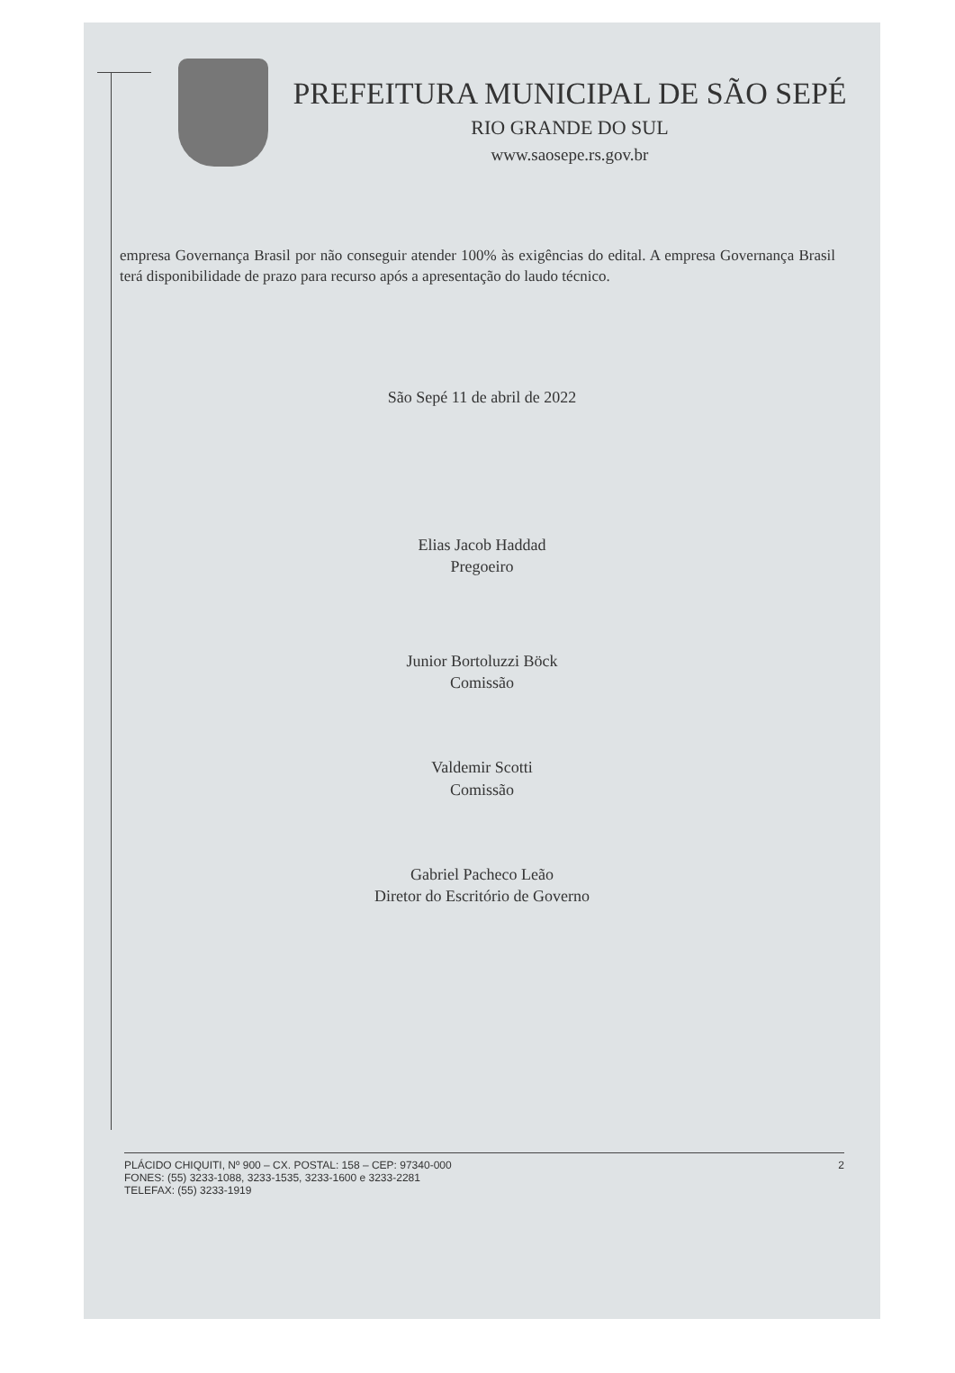PREFEITURA MUNICIPAL DE SÃO SEPÉ
RIO GRANDE DO SUL
www.saosepe.rs.gov.br
empresa Governança Brasil por não conseguir atender 100% às exigências do edital. A empresa Governança Brasil terá disponibilidade de prazo para recurso após a apresentação do laudo técnico.
São Sepé 11 de abril de 2022
Elias Jacob Haddad
Pregoeiro
Junior Bortoluzzi Böck
Comissão
Valdemir Scotti
Comissão
Gabriel Pacheco Leão
Diretor do Escritório de Governo
PLÁCIDO CHIQUITI, Nº 900 – CX. POSTAL: 158 – CEP: 97340-000
FONES: (55) 3233-1088, 3233-1535, 3233-1600 e 3233-2281
TELEFAX: (55) 3233-1919
2